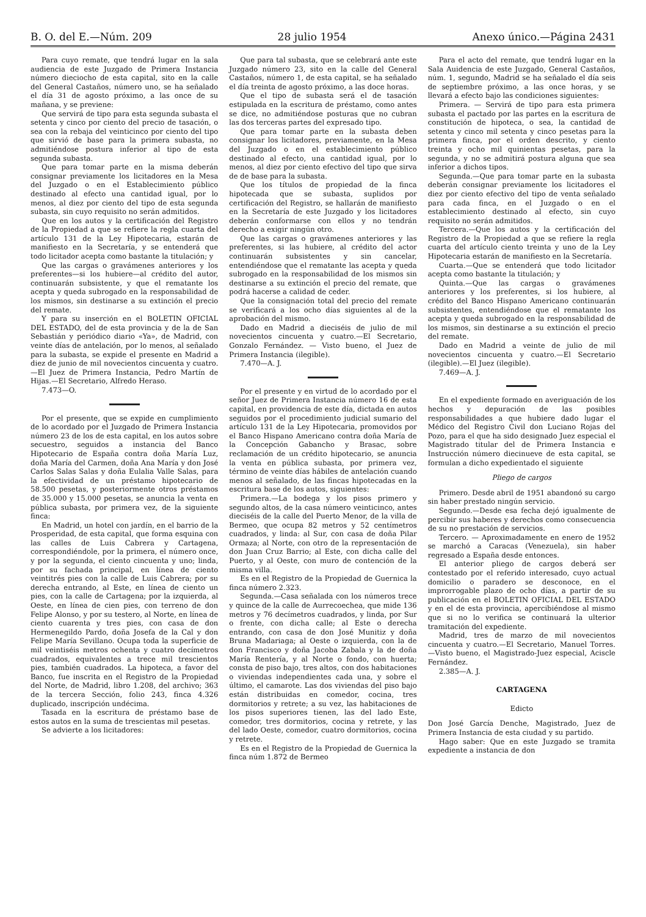B. O. del E.—Núm. 209 28 julio 1954 Anexo único.—Página 2431
Para cuyo remate, que tendrá lugar en la sala audiencia de este Juzgado de Primera Instancia número dieciocho de esta capital, sito en la calle del General Castaños, número uno, se ha señalado el día 31 de agosto próximo, a las once de su mañana, y se previene:
Que servirá de tipo para esta segunda subasta el setenta y cinco por ciento del precio de tasación, o sea con la rebaja del veinticinco por ciento del tipo que sirvió de base para la primera subasta, no admitiéndose postura inferior al tipo de esta segunda subasta.
Que para tomar parte en la misma deberán consignar previamente los licitadores en la Mesa del Juzgado o en el Establecimiento público destinado al efecto una cantidad igual, por lo menos, al diez por ciento del tipo de esta segunda subasta, sin cuyo requisito no serán admitidos.
Que en los autos y la certificación del Registro de la Propiedad a que se refiere la regla cuarta del artículo 131 de la Ley Hipotecaria, estarán de manifiesto en la Secretaría, y se entenderá que todo licitador acepta como bastante la titulación; y
Que las cargas o gravámenes anteriores y los preferentes—si los hubiere—al crédito del autor, continuarán subsistente, y que el rematante los acepta y queda subrogado en la responsabilidad de los mismos, sin destinarse a su extinción el precio del remate.
Y para su inserción en el BOLETIN OFICIAL DEL ESTADO, del de esta provincia y de la de San Sebastián y periódico diario «Ya», de Madrid, con veinte días de antelación, por lo menos, al señalado para la subasta, se expide el presente en Madrid a diez de junio de mil novecientos cincuenta y cuatro.—El Juez de Primera Instancia, Pedro Martín de Hijas.—El Secretario, Alfredo Heraso.
7.473—O.
Por el presente, que se expide en cumplimiento de lo acordado por el Juzgado de Primera Instancia número 23 de los de esta capital, en los autos sobre secuestro, seguidos a instancia del Banco Hipotecario de España contra doña María Luz, doña María del Carmen, doña Ana María y don José Carlos Salas Salas y doña Eulalia Valle Salas, para la efectividad de un préstamo hipotecario de 58.500 pesetas, y posteriormente otros préstamos de 35.000 y 15.000 pesetas, se anuncia la venta en pública subasta, por primera vez, de la siguiente finca:
En Madrid, un hotel con jardín, en el barrio de la Prosperidad, de esta capital, que forma esquina con las calles de Luis Cabrera y Cartagena, correspondiéndole, por la primera, el número once, y por la segunda, el ciento cincuenta y uno; linda, por su fachada principal, en línea de ciento veintitrés pies con la calle de Luis Cabrera; por su derecha entrando, al Este, en línea de ciento un pies, con la calle de Cartagena; por la izquierda, al Oeste, en línea de cien pies, con terreno de don Felipe Alonso, y por su testero, al Norte, en línea de ciento cuarenta y tres pies, con casa de don Hermenegildo Pardo, doña Josefa de la Cal y don Felipe María Sevillano. Ocupa toda la superficie de mil veintiséis metros ochenta y cuatro decímetros cuadrados, equivalentes a trece mil trescientos pies, también cuadrados. La hipoteca, a favor del Banco, fue inscrita en el Registro de la Propiedad del Norte, de Madrid, libro 1.208, del archivo; 363 de la tercera Sección, folio 243, finca 4.326 duplicado, inscripción undécima.
Tasada en la escritura de préstamo base de estos autos en la suma de trescientas mil pesetas.
Se advierte a los licitadores:
Que para tal subasta, que se celebrará ante este Juzgado número 23, sito en la calle del General Castaños, número 1, de esta capital, se ha señalado el día treinta de agosto próximo, a las doce horas.
Que el tipo de subasta será el de tasación estipulada en la escritura de préstamo, como antes se dice, no admitiéndose posturas que no cubran las dos terceras partes del expresado tipo.
Que para tomar parte en la subasta deben consignar los licitadores, previamente, en la Mesa del Juzgado o en el establecimiento público destinado al efecto, una cantidad igual, por lo menos, al diez por ciento efectivo del tipo que sirva de de base para la subasta.
Que los títulos de propiedad de la finca hipotecada que se subasta, suplidos por certificación del Registro, se hallarán de manifiesto en la Secretaría de este Juzgado y los licitadores deberán conformarse con ellos y no tendrán derecho a exigir ningún otro.
Que las cargas o gravámenes anteriores y las preferentes, si las hubiere, al crédito del actor continuarán subsistentes y sin cancelar, entendiéndose que el rematante las acepta y queda subrogado en la responsabilidad de los mismos sin destinarse a su extinción el precio del remate, que podrá hacerse a calidad de ceder.
Que la consignación total del precio del remate se verificará a los ocho días siguientes al de la aprobación del mismo.
Dado en Madrid a dieciséis de julio de mil novecientos cincuenta y cuatro.—El Secretario, Gonzalo Fernández. — Visto bueno, el Juez de Primera Instancia (ilegible).
7.470—A. J.
Por el presente y en virtud de lo acordado por el señor Juez de Primera Instancia número 16 de esta capital, en providencia de este día, dictada en autos seguidos por el procedimiento judicial sumario del artículo 131 de la Ley Hipotecaria, promovidos por el Banco Hispano Americano contra doña María de la Concepción Gabancho y Brasac, sobre reclamación de un crédito hipotecario, se anuncia la venta en pública subasta, por primera vez, término de veinte días hábiles de antelación cuando menos al señalado, de las fincas hipotecadas en la escritura base de los autos, siguientes:
Primera.—La bodega y los pisos primero y segundo altos, de la casa número veinticinco, antes dieciséis de la calle del Puerto Menor, de la villa de Bermeo, que ocupa 82 metros y 52 centímetros cuadrados, y linda: al Sur, con casa de doña Pilar Ormaza; al Norte, con otro de la representación de don Juan Cruz Barrio; al Este, con dicha calle del Puerto, y al Oeste, con muro de contención de la misma villa.
Es en el Registro de la Propiedad de Guernica la finca número 2.323.
Segunda.—Casa señalada con los números trece y quince de la calle de Aurrecoechea, que mide 136 metros y 76 decímetros cuadrados, y linda, por Sur o frente, con dicha calle; al Este o derecha entrando, con casa de don José Munitiz y doña Bruna Madariaga; al Oeste o izquierda, con la de don Francisco y doña Jacoba Zabala y la de doña María Rentería, y al Norte o fondo, con huerta; consta de piso bajo, tres altos, con dos habitaciones o viviendas independientes cada una, y sobre el último, el camarote. Las dos viviendas del piso bajo están distribuidas en comedor, cocina, tres dormitorios y retrete; a su vez, las habitaciones de los pisos superiores tienen, las del lado Este, comedor, tres dormitorios, cocina y retrete, y las del lado Oeste, comedor, cuatro dormitorios, cocina y retrete.
Es en el Registro de la Propiedad de Guernica la finca núm 1.872 de Bermeo
Para el acto del remate, que tendrá lugar en la Sala Auidencia de este Juzgado, General Castaños, núm. 1, segundo, Madrid se ha señalado el día seis de septiembre próximo, a las once horas, y se llevará a efecto bajo las condiciones siguientes:
Primera. — Servirá de tipo para esta primera subasta el pactado por las partes en la escritura de constitución de hipoteca, o sea, la cantidad de setenta y cinco mil setenta y cinco pesetas para la primera finca, por el orden descrito, y ciento treinta y ocho mil quinientas pesetas, para la segunda, y no se admitirá postura alguna que sea inferior a dichos tipos.
Segunda.—Que para tomar parte en la subasta deberán consignar previamente los licitadores el diez por ciento efectivo del tipo de venta señalado para cada finca, en el Juzgado o en el establecimiento destinado al efecto, sin cuyo requisito no serán admitidos.
Tercera.—Que los autos y la certificación del Registro de la Propiedad a que se refiere la regla cuarta del artículo ciento treinta y uno de la Ley Hipotecaria estarán de manifiesto en la Secretaría.
Cuarta.—Que se entenderá que todo licitador acepta como bastante la titulación; y
Quinta.—Que las cargas o gravámenes anteriores y los preferentes, si los hubiere, al crédito del Banco Hispano Americano continuarán subsistentes, entendiéndose que el rematante los acepta y queda subrogado en la responsabilidad de los mismos, sin destinarse a su extinción el precio del remate.
Dado en Madrid a veinte de julio de mil novecientos cincuenta y cuatro.—El Secretario (ilegible).—El Juez (ilegible).
7.469—A. J.
En el expediente formado en averiguación de los hechos y depuración de las posibles responsabilidades a que hubiere dado lugar el Médico del Registro Civil don Luciano Rojas del Pozo, para el que ha sido designado Juez especial el Magistrado titular del de Primera Instancia e Instrucción número diecinueve de esta capital, se formulan a dicho expedientado el siguiente
Pliego de cargos
Primero. Desde abril de 1951 abandonó su cargo sin haber prestado ningún servicio.
Segundo.—Desde esa fecha dejó igualmente de percibir sus haberes y derechos como consecuencia de su no prestación de servicios.
Tercero. — Aproximadamente en enero de 1952 se marchó a Caracas (Venezuela), sin haber regresado a España desde entonces.
El anterior pliego de cargos deberá ser contestado por el referido interesado, cuyo actual domicilio o paradero se desconoce, en el improrrogable plazo de ocho días, a partir de su publicación en el BOLETIN OFICIAL DEL ESTADO y en el de esta provincia, apercibiéndose al mismo que si no lo verifica se continuará la ulterior tramitación del expediente.
Madrid, tres de marzo de mil novecientos cincuenta y cuatro.—El Secretario, Manuel Torres.—Visto bueno, el Magistrado-Juez especial, Aciscle Fernández.
2.385—A. J.
CARTAGENA
Edicto
Don José García Denche, Magistrado, Juez de Primera Instancia de esta ciudad y su partido.
Hago saber: Que en este Juzgado se tramita expediente a instancia de don